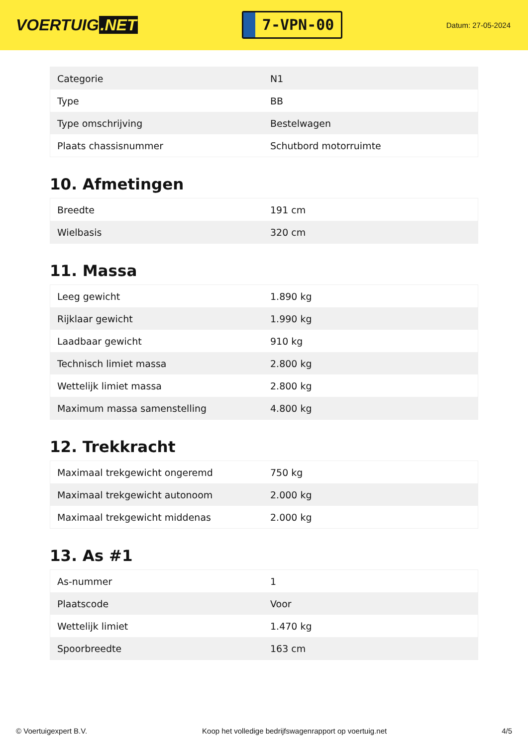VOERTUIG.NET
7-VPN-00
Datum: 27-05-2024
| Categorie | N1 |
| Type | BB |
| Type omschrijving | Bestelwagen |
| Plaats chassisnummer | Schutbord motorruimte |
10. Afmetingen
| Breedte | 191 cm |
| Wielbasis | 320 cm |
11. Massa
| Leeg gewicht | 1.890 kg |
| Rijklaar gewicht | 1.990 kg |
| Laadbaar gewicht | 910 kg |
| Technisch limiet massa | 2.800 kg |
| Wettelijk limiet massa | 2.800 kg |
| Maximum massa samenstelling | 4.800 kg |
12. Trekkracht
| Maximaal trekgewicht ongeremd | 750 kg |
| Maximaal trekgewicht autonoom | 2.000 kg |
| Maximaal trekgewicht middenas | 2.000 kg |
13. As #1
| As-nummer | 1 |
| Plaatscode | Voor |
| Wettelijk limiet | 1.470 kg |
| Spoorbreedte | 163 cm |
© Voertuigexpert B.V. Koop het volledige bedrijfswagenrapport op voertuig.net 4/5